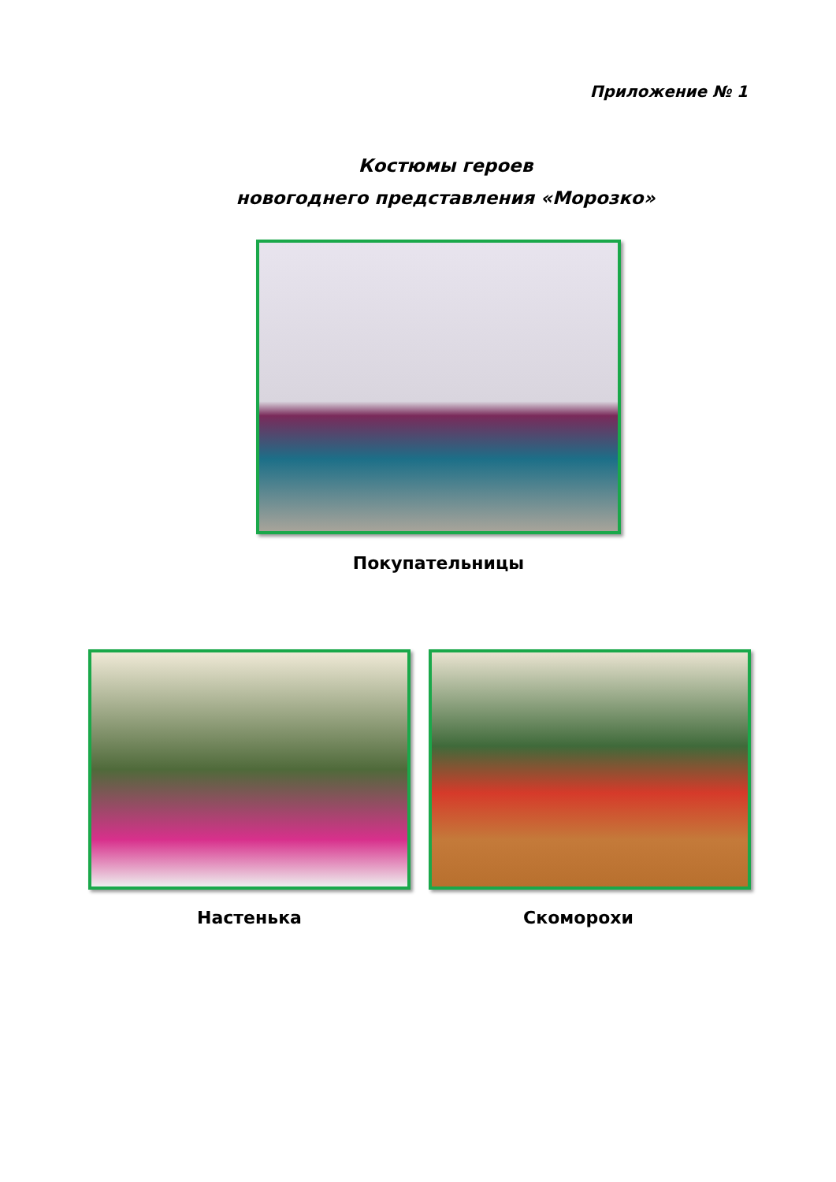Приложение № 1
Костюмы героев
новогоднего представления «Морозко»
Покупательницы
Настенька Скоморохи